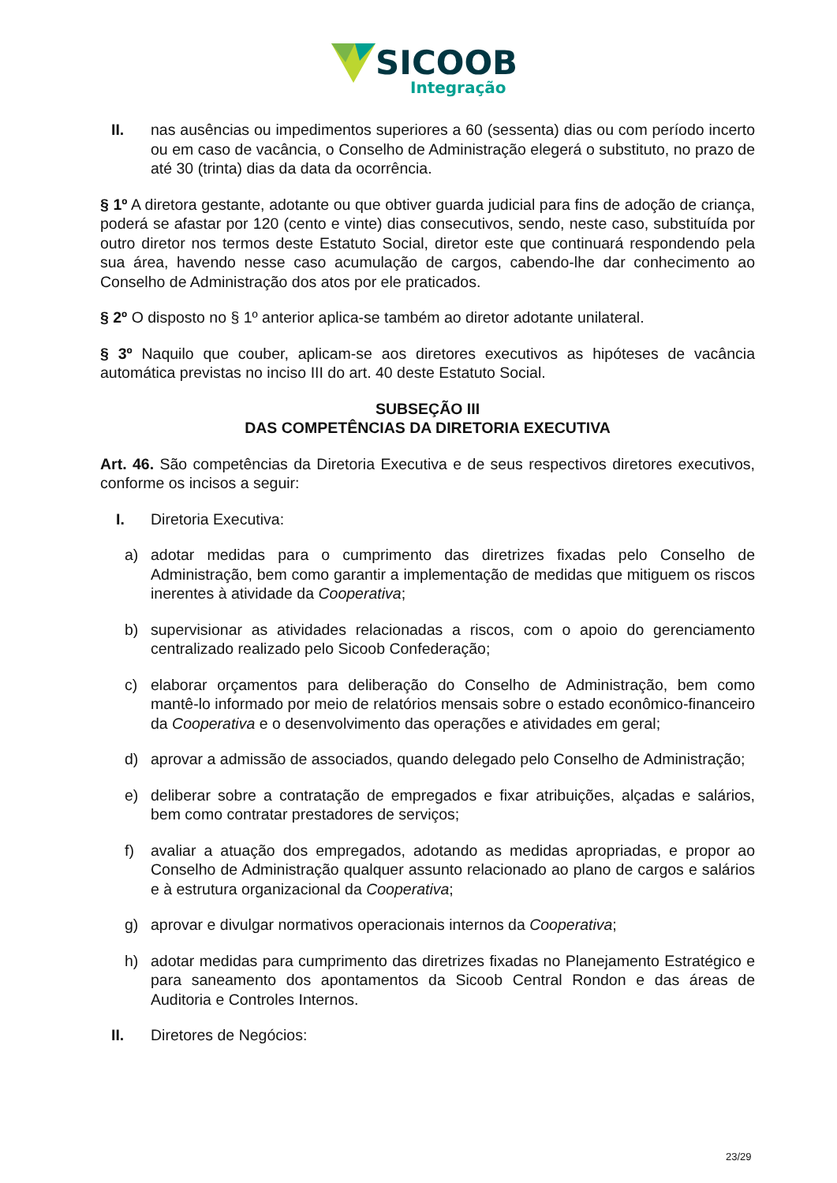SICOOB
Integração
II. nas ausências ou impedimentos superiores a 60 (sessenta) dias ou com período incerto ou em caso de vacância, o Conselho de Administração elegerá o substituto, no prazo de até 30 (trinta) dias da data da ocorrência.
§ 1º A diretora gestante, adotante ou que obtiver guarda judicial para fins de adoção de criança, poderá se afastar por 120 (cento e vinte) dias consecutivos, sendo, neste caso, substituída por outro diretor nos termos deste Estatuto Social, diretor este que continuará respondendo pela sua área, havendo nesse caso acumulação de cargos, cabendo-lhe dar conhecimento ao Conselho de Administração dos atos por ele praticados.
§ 2º O disposto no § 1º anterior aplica-se também ao diretor adotante unilateral.
§ 3º Naquilo que couber, aplicam-se aos diretores executivos as hipóteses de vacância automática previstas no inciso III do art. 40 deste Estatuto Social.
SUBSEÇÃO III
DAS COMPETÊNCIAS DA DIRETORIA EXECUTIVA
Art. 46. São competências da Diretoria Executiva e de seus respectivos diretores executivos, conforme os incisos a seguir:
I. Diretoria Executiva:
a) adotar medidas para o cumprimento das diretrizes fixadas pelo Conselho de Administração, bem como garantir a implementação de medidas que mitiguem os riscos inerentes à atividade da Cooperativa;
b) supervisionar as atividades relacionadas a riscos, com o apoio do gerenciamento centralizado realizado pelo Sicoob Confederação;
c) elaborar orçamentos para deliberação do Conselho de Administração, bem como mantê-lo informado por meio de relatórios mensais sobre o estado econômico-financeiro da Cooperativa e o desenvolvimento das operações e atividades em geral;
d) aprovar a admissão de associados, quando delegado pelo Conselho de Administração;
e) deliberar sobre a contratação de empregados e fixar atribuições, alçadas e salários, bem como contratar prestadores de serviços;
f) avaliar a atuação dos empregados, adotando as medidas apropriadas, e propor ao Conselho de Administração qualquer assunto relacionado ao plano de cargos e salários e à estrutura organizacional da Cooperativa;
g) aprovar e divulgar normativos operacionais internos da Cooperativa;
h) adotar medidas para cumprimento das diretrizes fixadas no Planejamento Estratégico e para saneamento dos apontamentos da Sicoob Central Rondon e das áreas de Auditoria e Controles Internos.
II. Diretores de Negócios:
23/29